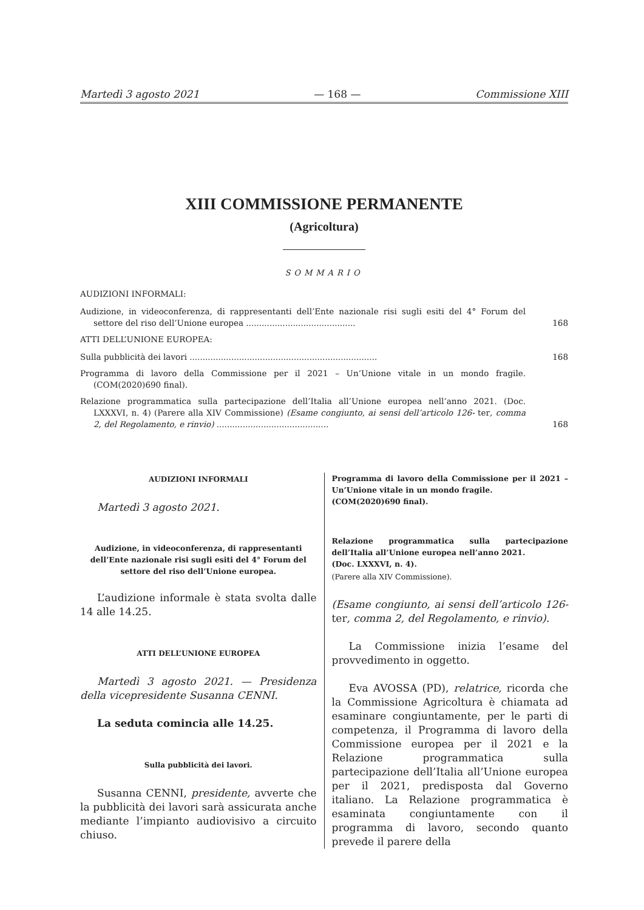Martedì 3 agosto 2021 — 168 — Commissione XIII
XIII COMMISSIONE PERMANENTE
(Agricoltura)
SOMMARIO
AUDIZIONI INFORMALI:
Audizione, in videoconferenza, di rappresentanti dell’Ente nazionale risi sugli esiti del 4° Forum del settore del riso dell’Unione europea ..........................................
168
ATTI DELL’UNIONE EUROPEA:
Sulla pubblicità dei lavori ........................................................................
168
Programma di lavoro della Commissione per il 2021 – Un’Unione vitale in un mondo fragile. (COM(2020)690 final).
Relazione programmatica sulla partecipazione dell’Italia all’Unione europea nell’anno 2021. (Doc. LXXXVI, n. 4) (Parere alla XIV Commissione) (Esame congiunto, ai sensi dell’articolo 126- ter, comma 2, del Regolamento, e rinvio) ...........................................
168
AUDIZIONI INFORMALI
Martedì 3 agosto 2021.
Audizione, in videoconferenza, di rappresentanti dell’Ente nazionale risi sugli esiti del 4° Forum del settore del riso dell’Unione europea.
L’audizione informale è stata svolta dalle 14 alle 14.25.
ATTI DELL’UNIONE EUROPEA
Martedì 3 agosto 2021. — Presidenza della vicepresidente Susanna CENNI.
La seduta comincia alle 14.25.
Sulla pubblicità dei lavori.
Susanna CENNI, presidente, avverte che la pubblicità dei lavori sarà assicurata anche mediante l’impianto audiovisivo a circuito chiuso.
Programma di lavoro della Commissione per il 2021 – Un’Unione vitale in un mondo fragile.
(COM(2020)690 final).
Relazione programmatica sulla partecipazione dell’Italia all’Unione europea nell’anno 2021.
(Doc. LXXXVI, n. 4).
(Parere alla XIV Commissione).
(Esame congiunto, ai sensi dell’articolo 126-ter, comma 2, del Regolamento, e rinvio).
La Commissione inizia l’esame del provvedimento in oggetto.
Eva AVOSSA (PD), relatrice, ricorda che la Commissione Agricoltura è chiamata ad esaminare congiuntamente, per le parti di competenza, il Programma di lavoro della Commissione europea per il 2021 e la Relazione programmatica sulla partecipazione dell’Italia all’Unione europea per il 2021, predisposta dal Governo italiano. La Relazione programmatica è esaminata congiuntamente con il programma di lavoro, secondo quanto prevede il parere della